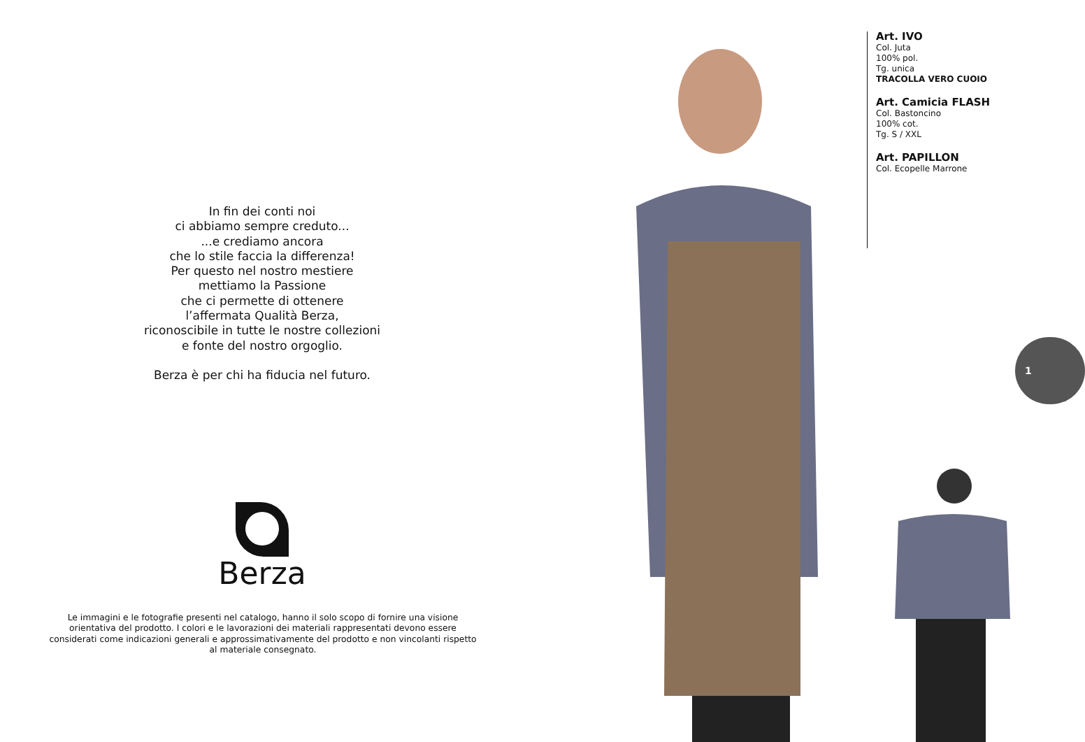In fin dei conti noi
ci abbiamo sempre creduto...
...e crediamo ancora
che lo stile faccia la differenza!
Per questo nel nostro mestiere
mettiamo la Passione
che ci permette di ottenere
l’affermata Qualità Berza,
riconoscibile in tutte le nostre collezioni
e fonte del nostro orgoglio.
Berza è per chi ha fiducia nel futuro.
Berza
Le immagini e le fotografie presenti nel catalogo, hanno il solo scopo di fornire una visione orientativa del prodotto. I colori e le lavorazioni dei materiali rappresentati devono essere considerati come indicazioni generali e approssimativamente del prodotto e non vincolanti rispetto al materiale consegnato.
Art. IVO
Col. Juta
100% pol.
Tg. unica
TRACOLLA VERO CUOIO
Art. Camicia FLASH
Col. Bastoncino
100% cot.
Tg. S / XXL
Art. PAPILLON
Col. Ecopelle Marrone
1